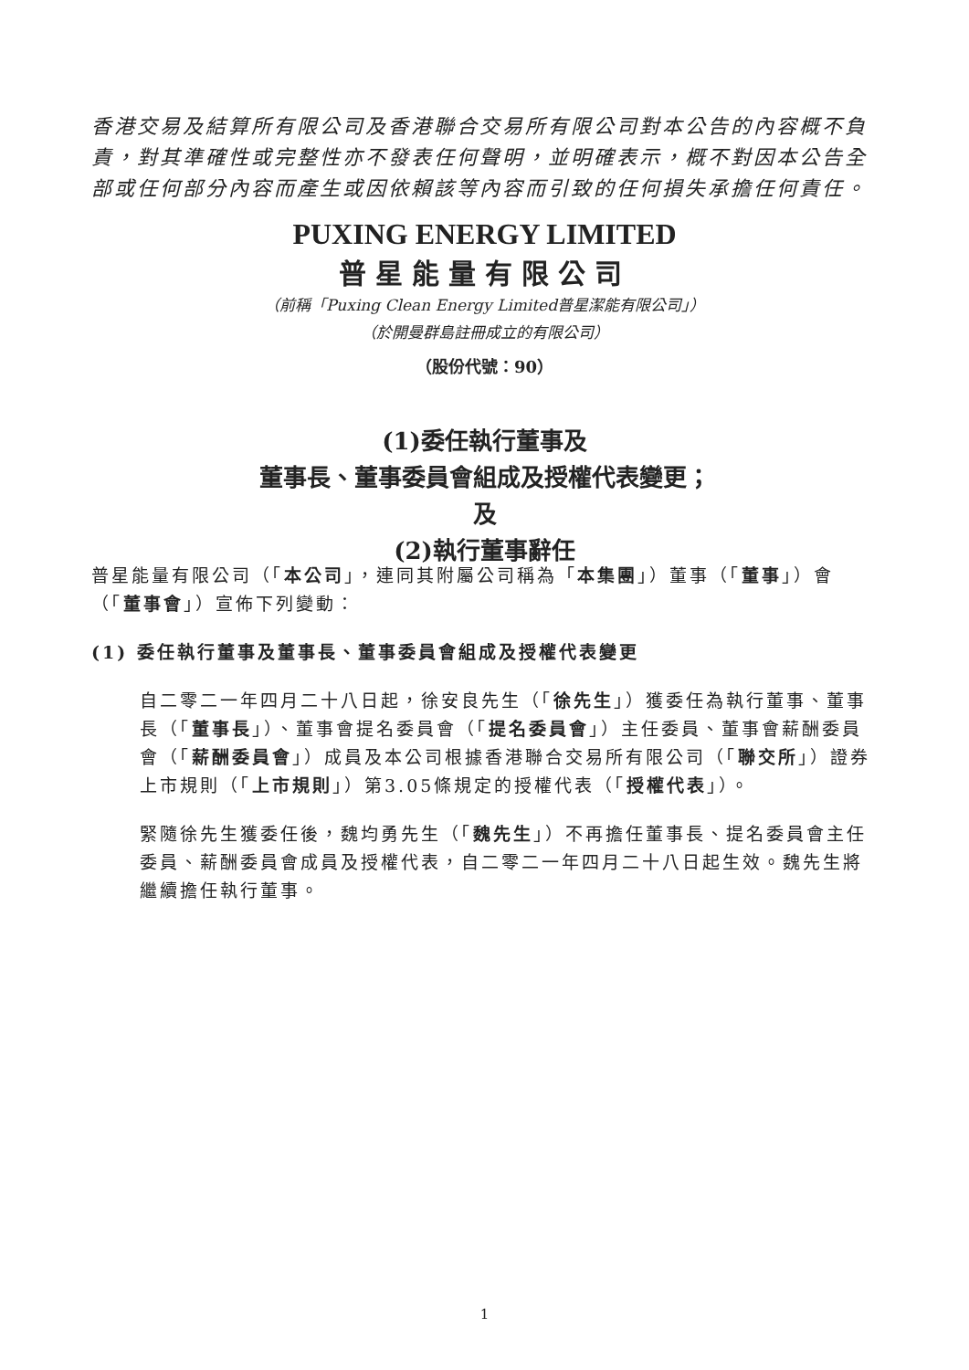香港交易及結算所有限公司及香港聯合交易所有限公司對本公告的內容概不負責，對其準確性或完整性亦不發表任何聲明，並明確表示，概不對因本公告全部或任何部分內容而產生或因依賴該等內容而引致的任何損失承擔任何責任。
PUXING ENERGY LIMITED
普星能量有限公司
（前稱「Puxing Clean Energy Limited普星潔能有限公司」）
（於開曼群島註冊成立的有限公司）
（股份代號：90）
(1)委任執行董事及
董事長、董事委員會組成及授權代表變更；
及
(2)執行董事辭任
普星能量有限公司（「本公司」，連同其附屬公司稱為「本集團」）董事（「董事」）會（「董事會」）宣佈下列變動：
(1) 委任執行董事及董事長、董事委員會組成及授權代表變更
自二零二一年四月二十八日起，徐安良先生（「徐先生」）獲委任為執行董事、董事長（「董事長」）、董事會提名委員會（「提名委員會」）主任委員、董事會薪酬委員會（「薪酬委員會」）成員及本公司根據香港聯合交易所有限公司（「聯交所」）證券上市規則（「上市規則」）第3.05條規定的授權代表（「授權代表」）。
緊隨徐先生獲委任後，魏均勇先生（「魏先生」）不再擔任董事長、提名委員會主任委員、薪酬委員會成員及授權代表，自二零二一年四月二十八日起生效。魏先生將繼續擔任執行董事。
1